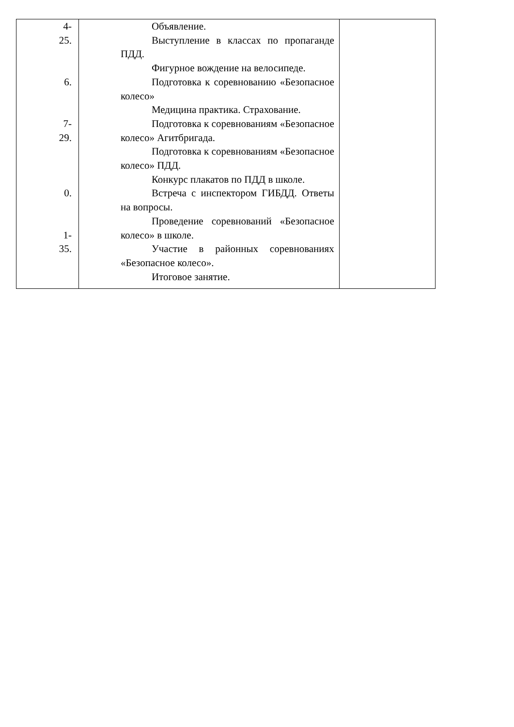| 4- 25. 6. 7- 29. 0. 1- 35. | Объявление. Выступление в классах по пропаганде ПДД. Фигурное вождение на велосипеде. Подготовка к соревнованию «Безопасное колесо» Медицина практика. Страхование. Подготовка к соревнованиям «Безопасное колесо» Агитбригада. Подготовка к соревнованиям «Безопасное колесо» ПДД. Конкурс плакатов по ПДД в школе. Встреча с инспектором ГИБДД. Ответы на вопросы. Проведение соревнований «Безопасное колесо» в школе. Участие в районных соревнованиях «Безопасное колесо». Итоговое занятие. | |